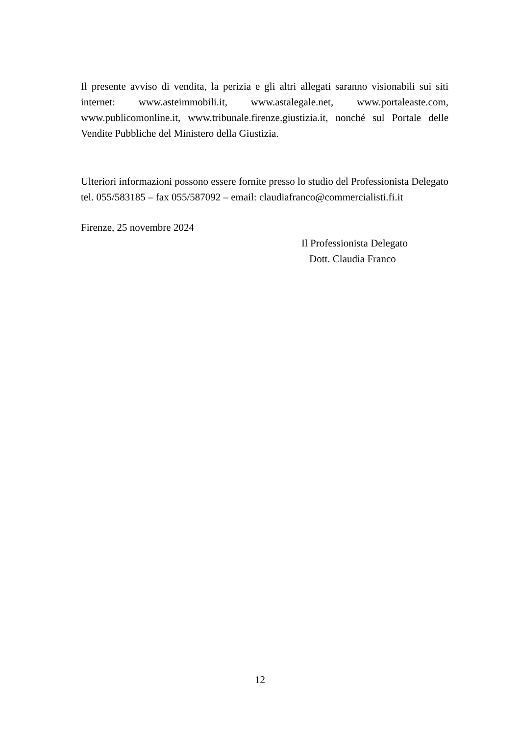Il presente avviso di vendita, la perizia e gli altri allegati saranno visionabili sui siti internet: www.asteimmobili.it, www.astalegale.net, www.portaleaste.com, www.publicomonline.it, www.tribunale.firenze.giustizia.it, nonché sul Portale delle Vendite Pubbliche del Ministero della Giustizia.
Ulteriori informazioni possono essere fornite presso lo studio del Professionista Delegato tel. 055/583185 – fax 055/587092 – email: claudiafranco@commercialisti.fi.it
Firenze, 25 novembre 2024
Il Professionista Delegato
Dott. Claudia Franco
12